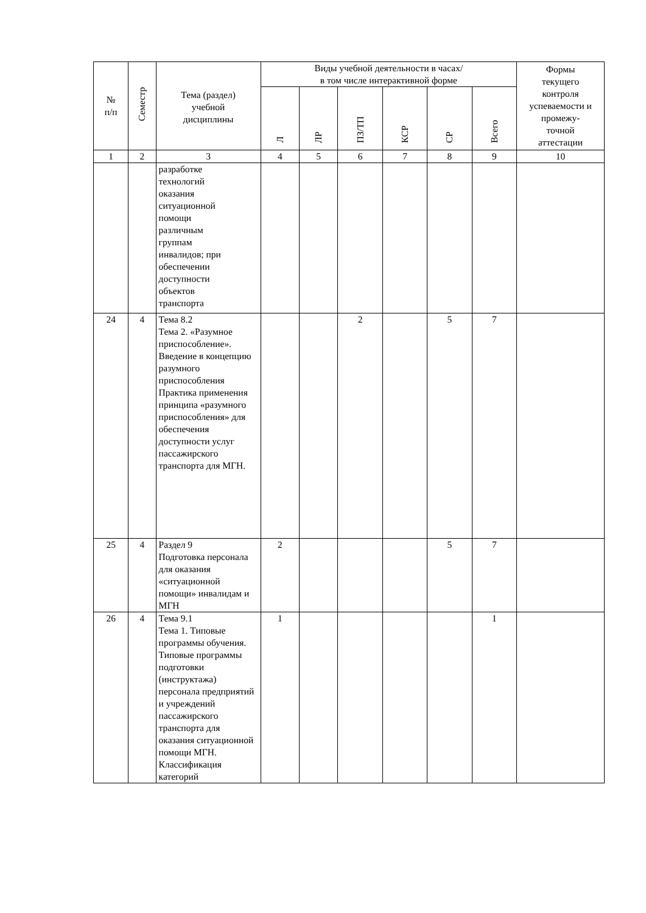| № п/п | Семестр | Тема (раздел) учебной дисциплины | Виды учебной деятельности в часах/ в том числе интерактивной форме | | | | | | Формы текущего контроля успеваемости и промежу- точной аттестации |
| --- | --- | --- | --- | --- | --- | --- | --- | --- | --- |
| | | | Л | ЛР | ПЗ/ТП | КСР | СР | Всего | |
| 1 | 2 | 3 | 4 | 5 | 6 | 7 | 8 | 9 | 10 |
| | | разработке технологий оказания ситуационной помощи различным группам инвалидов; при обеспечении доступности объектов транспорта | | | | | | | |
| 24 | 4 | Тема 8.2 Тема 2. «Разумное приспособление». Введение в концепцию разумного приспособления Практика применения принципа «разумного приспособления» для обеспечения доступности услуг пассажирского транспорта для МГН. | | | 2 | | 5 | 7 | |
| 25 | 4 | Раздел 9 Подготовка персонала для оказания «ситуационной помощи» инвалидам и МГН | 2 | | | | 5 | 7 | |
| 26 | 4 | Тема 9.1 Тема 1. Типовые программы обучения. Типовые программы подготовки (инструктажа) персонала предприятий и учреждений пассажирского транспорта для оказания ситуационной помощи МГН. Классификация категорий | 1 | | | | | 1 | |